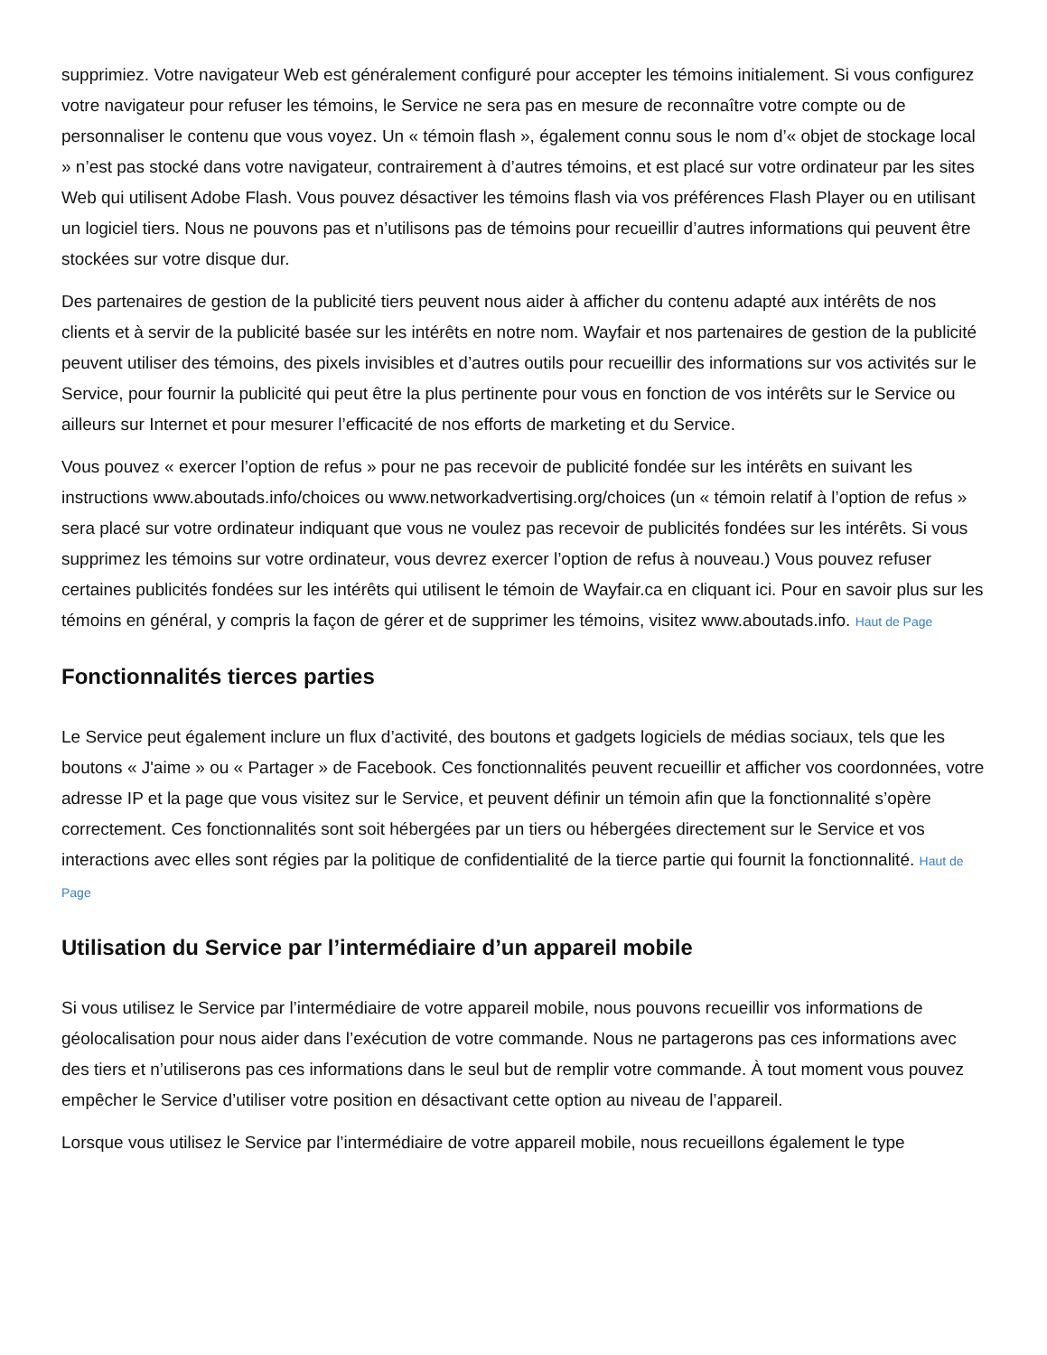supprimiez. Votre navigateur Web est généralement configuré pour accepter les témoins initialement. Si vous configurez votre navigateur pour refuser les témoins, le Service ne sera pas en mesure de reconnaître votre compte ou de personnaliser le contenu que vous voyez. Un « témoin flash », également connu sous le nom d’« objet de stockage local » n’est pas stocké dans votre navigateur, contrairement à d’autres témoins, et est placé sur votre ordinateur par les sites Web qui utilisent Adobe Flash. Vous pouvez désactiver les témoins flash via vos préférences Flash Player ou en utilisant un logiciel tiers. Nous ne pouvons pas et n’utilisons pas de témoins pour recueillir d’autres informations qui peuvent être stockées sur votre disque dur.
Des partenaires de gestion de la publicité tiers peuvent nous aider à afficher du contenu adapté aux intérêts de nos clients et à servir de la publicité basée sur les intérêts en notre nom. Wayfair et nos partenaires de gestion de la publicité peuvent utiliser des témoins, des pixels invisibles et d’autres outils pour recueillir des informations sur vos activités sur le Service, pour fournir la publicité qui peut être la plus pertinente pour vous en fonction de vos intérêts sur le Service ou ailleurs sur Internet et pour mesurer l’efficacité de nos efforts de marketing et du Service.
Vous pouvez « exercer l’option de refus » pour ne pas recevoir de publicité fondée sur les intérêts en suivant les instructions www.aboutads.info/choices ou www.networkadvertising.org/choices (un « témoin relatif à l’option de refus » sera placé sur votre ordinateur indiquant que vous ne voulez pas recevoir de publicités fondées sur les intérêts. Si vous supprimez les témoins sur votre ordinateur, vous devrez exercer l’option de refus à nouveau.) Vous pouvez refuser certaines publicités fondées sur les intérêts qui utilisent le témoin de Wayfair.ca en cliquant ici. Pour en savoir plus sur les témoins en général, y compris la façon de gérer et de supprimer les témoins, visitez www.aboutads.info. Haut de Page
Fonctionnalités tierces parties
Le Service peut également inclure un flux d’activité, des boutons et gadgets logiciels de médias sociaux, tels que les boutons « J'aime » ou « Partager » de Facebook. Ces fonctionnalités peuvent recueillir et afficher vos coordonnées, votre adresse IP et la page que vous visitez sur le Service, et peuvent définir un témoin afin que la fonctionnalité s’opère correctement. Ces fonctionnalités sont soit hébergées par un tiers ou hébergées directement sur le Service et vos interactions avec elles sont régies par la politique de confidentialité de la tierce partie qui fournit la fonctionnalité. Haut de Page
Utilisation du Service par l’intermédiaire d’un appareil mobile
Si vous utilisez le Service par l’intermédiaire de votre appareil mobile, nous pouvons recueillir vos informations de géolocalisation pour nous aider dans l’exécution de votre commande. Nous ne partagerons pas ces informations avec des tiers et n’utiliserons pas ces informations dans le seul but de remplir votre commande. À tout moment vous pouvez empêcher le Service d’utiliser votre position en désactivant cette option au niveau de l’appareil.
Lorsque vous utilisez le Service par l’intermédiaire de votre appareil mobile, nous recueillons également le type